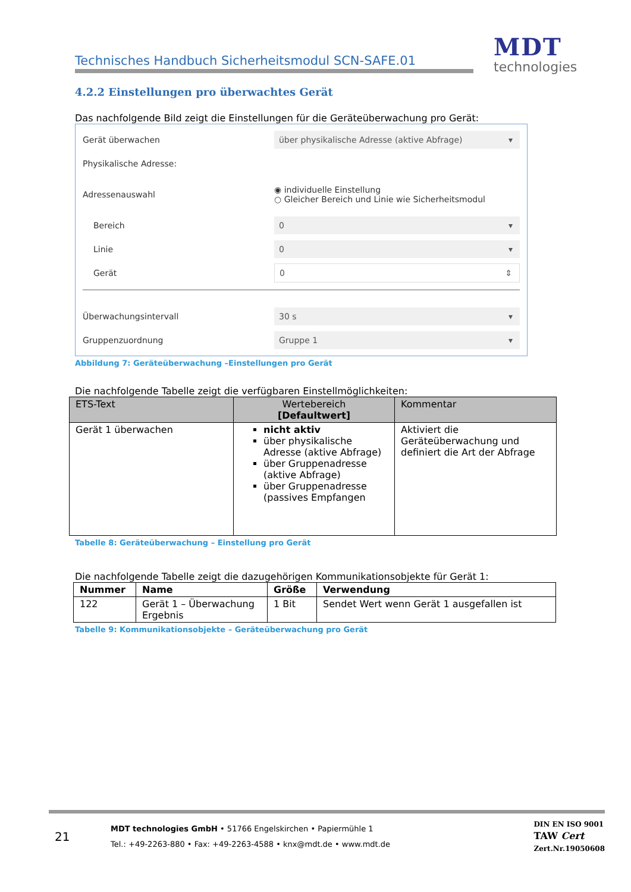Technisches Handbuch Sicherheitsmodul SCN-SAFE.01
MDT
technologies
4.2.2 Einstellungen pro überwachtes Gerät
Das nachfolgende Bild zeigt die Einstellungen für die Geräteüberwachung pro Gerät:
Gerät überwachen über physikalische Adresse (aktive Abfrage) ▾
Physikalische Adresse:
Adressenauswahl ◉ individuelle Einstellung
○ Gleicher Bereich und Linie wie Sicherheitsmodul
Bereich 0 ▾
Linie 0 ▾
Gerät 0 ⇕
Überwachungsintervall 30 s ▾
Gruppenzuordnung Gruppe 1 ▾
Abbildung 7: Geräteüberwachung –Einstellungen pro Gerät
Die nachfolgende Tabelle zeigt die verfügbaren Einstellmöglichkeiten:
| ETS-Text | Wertebereich [Defaultwert] | Kommentar |
| --- | --- | --- |
| Gerät 1 überwachen | nicht aktiv über physikalische Adresse (aktive Abfrage) über Gruppenadresse (aktive Abfrage) über Gruppenadresse (passives Empfangen | Aktiviert die Geräteüberwachung und definiert die Art der Abfrage |
Tabelle 8: Geräteüberwachung – Einstellung pro Gerät
Die nachfolgende Tabelle zeigt die dazugehörigen Kommunikationsobjekte für Gerät 1:
| Nummer | Name | Größe | Verwendung |
| --- | --- | --- | --- |
| 122 | Gerät 1 – Überwachung Ergebnis | 1 Bit | Sendet Wert wenn Gerät 1 ausgefallen ist |
Tabelle 9: Kommunikationsobjekte – Geräteüberwachung pro Gerät
21
MDT technologies GmbH • 51766 Engelskirchen • Papiermühle 1
Tel.: +49-2263-880 • Fax: +49-2263-4588 • knx@mdt.de • www.mdt.de
DIN EN ISO 9001
TAW Cert
Zert.Nr.19050608